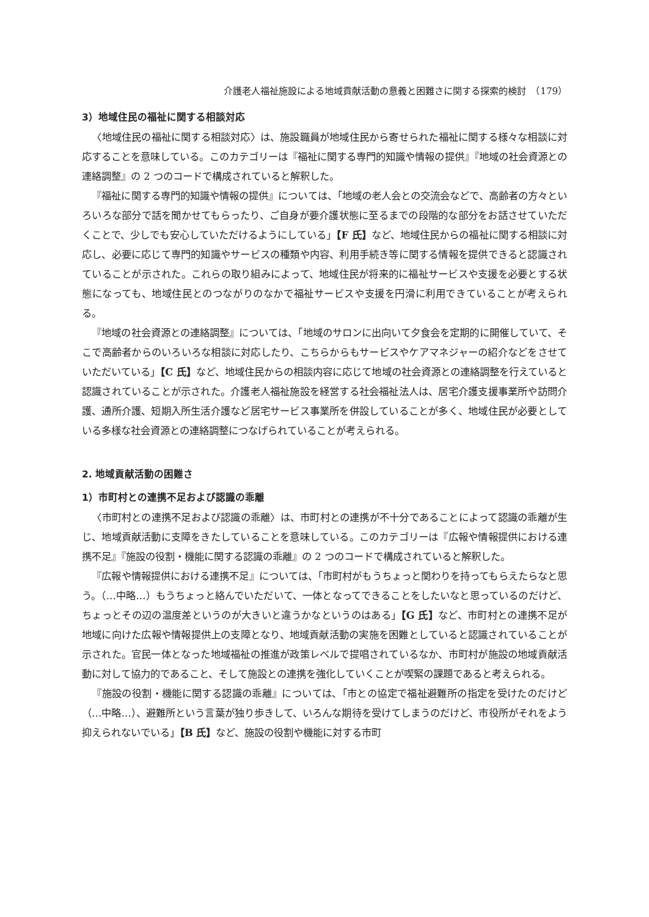介護老人福祉施設による地域貢献活動の意義と困難さに関する探索的検討　（179）
3）地域住民の福祉に関する相談対応
〈地域住民の福祉に関する相談対応〉は、施設職員が地域住民から寄せられた福祉に関する様々な相談に対応することを意味している。このカテゴリーは『福祉に関する専門的知識や情報の提供』『地域の社会資源との連絡調整』の 2 つのコードで構成されていると解釈した。
『福祉に関する専門的知識や情報の提供』については、「地域の老人会との交流会などで、高齢者の方々といろいろな部分で話を聞かせてもらったり、ご自身が要介護状態に至るまでの段階的な部分をお話させていただくことで、少しでも安心していただけるようにしている」【F 氏】など、地域住民からの福祉に関する相談に対応し、必要に応じて専門的知識やサービスの種類や内容、利用手続き等に関する情報を提供できると認識されていることが示された。これらの取り組みによって、地域住民が将来的に福祉サービスや支援を必要とする状態になっても、地域住民とのつながりのなかで福祉サービスや支援を円滑に利用できていることが考えられる。
『地域の社会資源との連絡調整』については、「地域のサロンに出向いて夕食会を定期的に開催していて、そこで高齢者からのいろいろな相談に対応したり、こちらからもサービスやケアマネジャーの紹介などをさせていただいている」【C 氏】など、地域住民からの相談内容に応じて地域の社会資源との連絡調整を行えていると認識されていることが示された。介護老人福祉施設を経営する社会福祉法人は、居宅介護支援事業所や訪問介護、通所介護、短期入所生活介護など居宅サービス事業所を併設していることが多く、地域住民が必要としている多様な社会資源との連絡調整につなげられていることが考えられる。
2. 地域貢献活動の困難さ
1）市町村との連携不足および認識の乖離
〈市町村との連携不足および認識の乖離〉は、市町村との連携が不十分であることによって認識の乖離が生じ、地域貢献活動に支障をきたしていることを意味している。このカテゴリーは『広報や情報提供における連携不足』『施設の役割・機能に関する認識の乖離』の 2 つのコードで構成されていると解釈した。
『広報や情報提供における連携不足』については、「市町村がもうちょっと関わりを持ってもらえたらなと思う。（…中略…）もうちょっと絡んでいただいて、一体となってできることをしたいなと思っているのだけど、ちょっとその辺の温度差というのが大きいと違うかなというのはある」【G 氏】など、市町村との連携不足が地域に向けた広報や情報提供上の支障となり、地域貢献活動の実施を困難としていると認識されていることが示された。官民一体となった地域福祉の推進が政策レベルで提唱されているなか、市町村が施設の地域貢献活動に対して協力的であること、そして施設との連携を強化していくことが喫緊の課題であると考えられる。
『施設の役割・機能に関する認識の乖離』については、「市との協定で福祉避難所の指定を受けたのだけど（…中略…）、避難所という言葉が独り歩きして、いろんな期待を受けてしまうのだけど、市役所がそれをよう抑えられないでいる」【B 氏】など、施設の役割や機能に対する市町